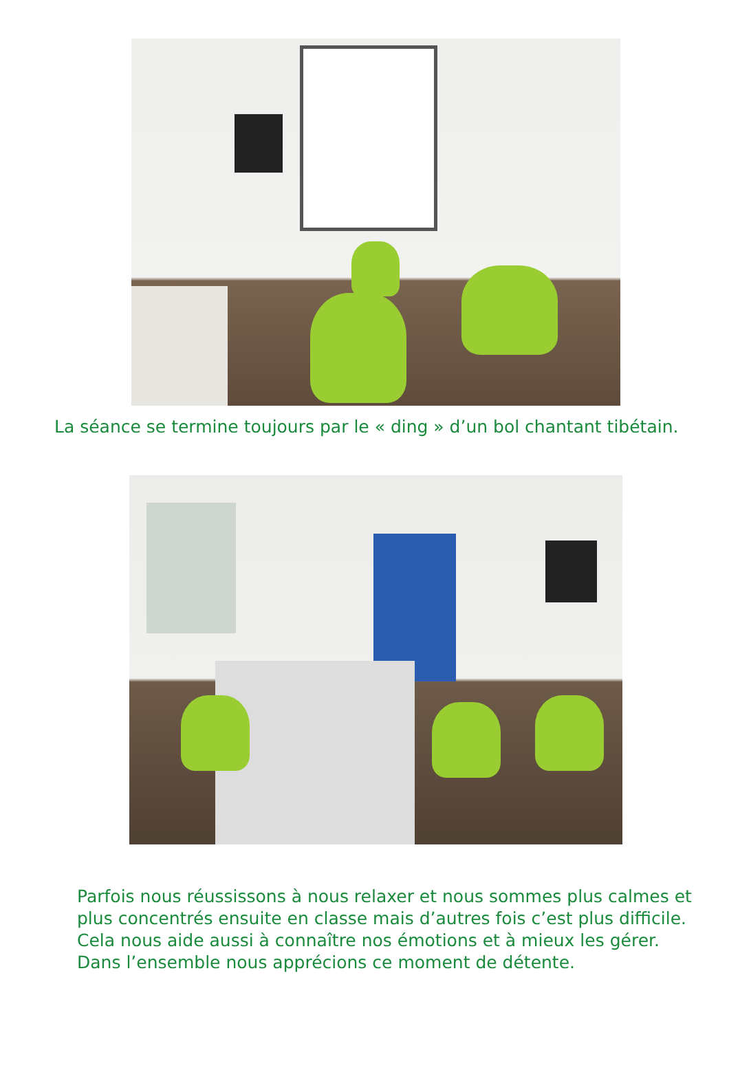La séance se termine toujours par le « ding » d’un bol chantant tibétain.
Parfois nous réussissons à nous relaxer et nous sommes plus calmes et plus concentrés ensuite en classe mais d’autres fois c’est plus difficile. Cela nous aide aussi à connaître nos émotions et à mieux les gérer. Dans l’ensemble nous apprécions ce moment de détente.